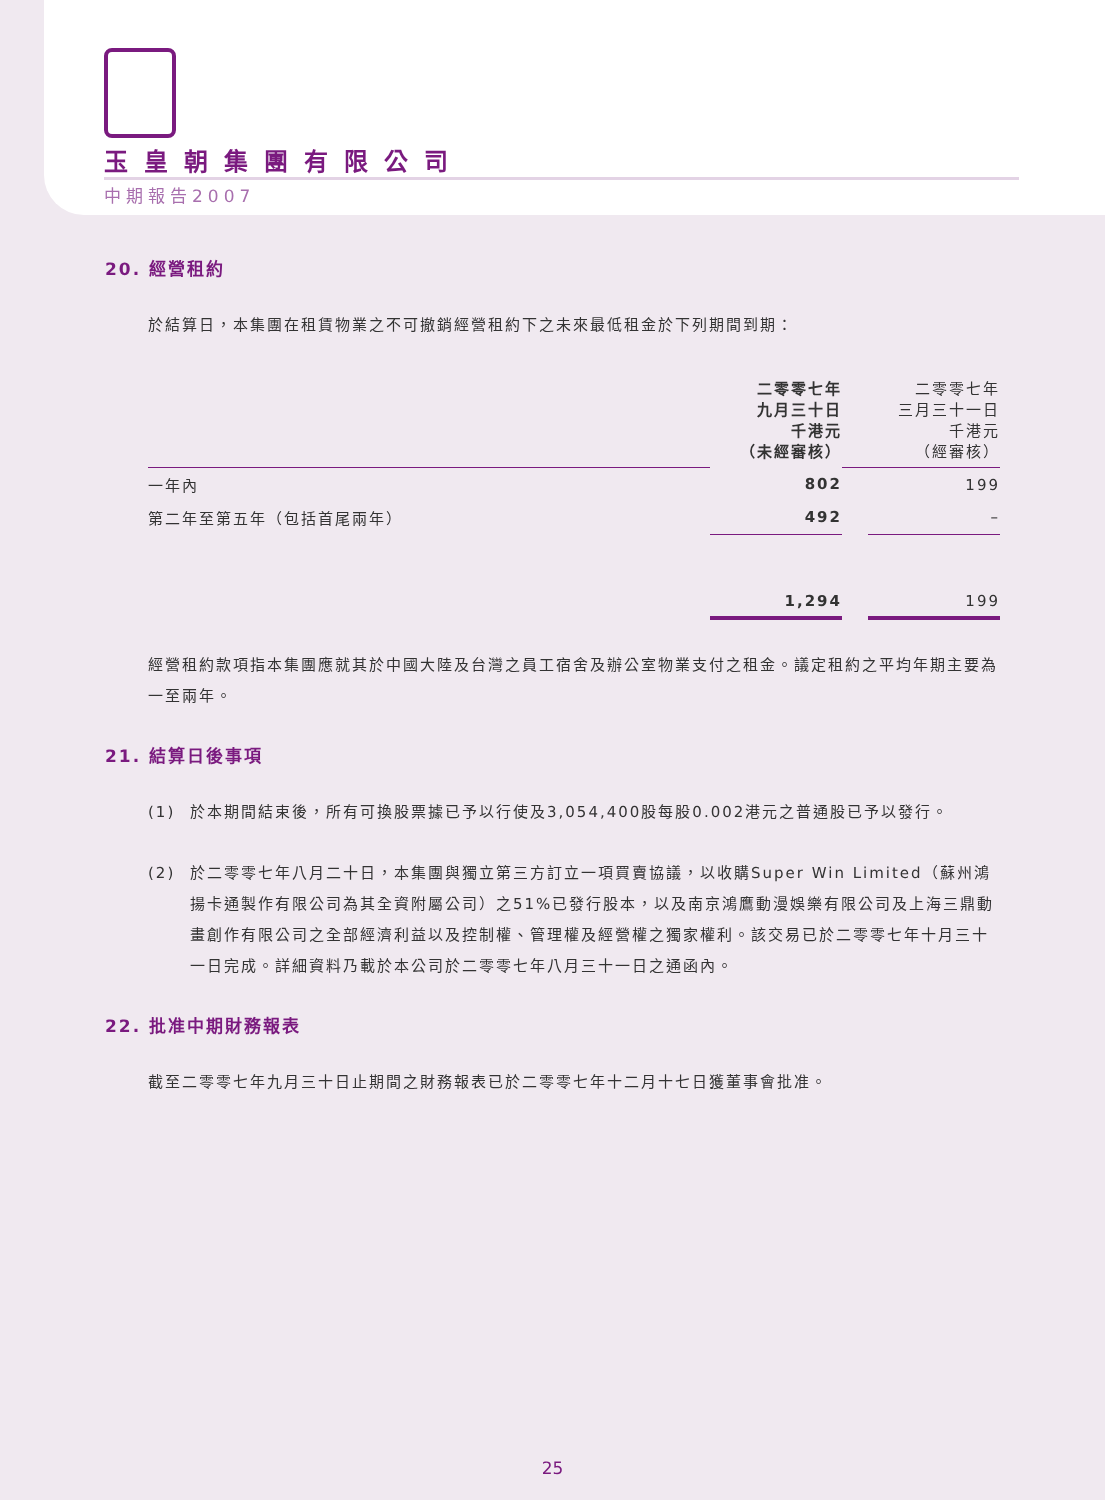玉皇朝集團有限公司
中期報告2007
20. 經營租約
於結算日，本集團在租賃物業之不可撤銷經營租約下之未來最低租金於下列期間到期：
| | 二零零七年 九月三十日 千港元 （未經審核） | | 二零零七年 三月三十一日 千港元 （經審核） |
| 一年內 | 802 | | 199 |
| 第二年至第五年（包括首尾兩年） | 492 | | – |
| | 1,294 | | 199 |
經營租約款項指本集團應就其於中國大陸及台灣之員工宿舍及辦公室物業支付之租金。議定租約之平均年期主要為一至兩年。
21. 結算日後事項
(1) 於本期間結束後，所有可換股票據已予以行使及3,054,400股每股0.002港元之普通股已予以發行。
(2) 於二零零七年八月二十日，本集團與獨立第三方訂立一項買賣協議，以收購Super Win Limited（蘇州鴻揚卡通製作有限公司為其全資附屬公司）之51%已發行股本，以及南京鴻鷹動漫娛樂有限公司及上海三鼎動畫創作有限公司之全部經濟利益以及控制權、管理權及經營權之獨家權利。該交易已於二零零七年十月三十一日完成。詳細資料乃載於本公司於二零零七年八月三十一日之通函內。
22. 批准中期財務報表
截至二零零七年九月三十日止期間之財務報表已於二零零七年十二月十七日獲董事會批准。
25